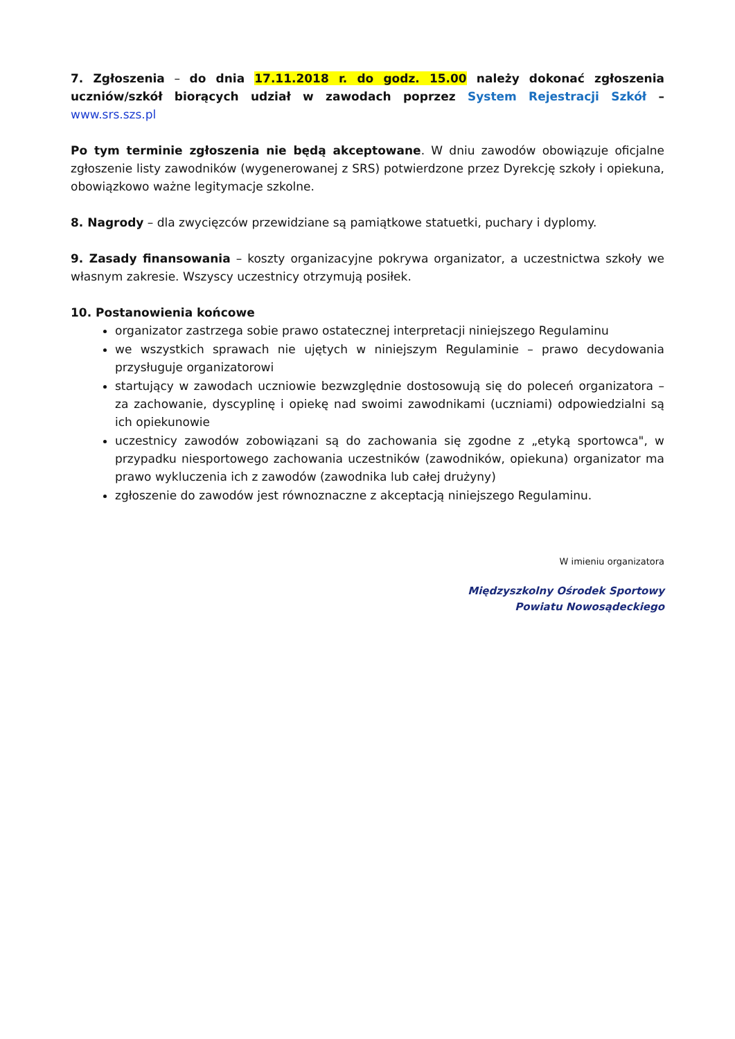7. Zgłoszenia – do dnia 17.11.2018 r. do godz. 15.00 należy dokonać zgłoszenia uczniów/szkół biorących udział w zawodach poprzez System Rejestracji Szkół – www.srs.szs.pl
Po tym terminie zgłoszenia nie będą akceptowane. W dniu zawodów obowiązuje oficjalne zgłoszenie listy zawodników (wygenerowanej z SRS) potwierdzone przez Dyrekcję szkoły i opiekuna, obowiązkowo ważne legitymacje szkolne.
8. Nagrody – dla zwycięzców przewidziane są pamiątkowe statuetki, puchary i dyplomy.
9. Zasady finansowania – koszty organizacyjne pokrywa organizator, a uczestnictwa szkoły we własnym zakresie. Wszyscy uczestnicy otrzymują posiłek.
10. Postanowienia końcowe
organizator zastrzega sobie prawo ostatecznej interpretacji niniejszego Regulaminu
we wszystkich sprawach nie ujętych w niniejszym Regulaminie – prawo decydowania przysługuje organizatorowi
startujący w zawodach uczniowie bezwzględnie dostosowują się do poleceń organizatora – za zachowanie, dyscyplinę i opiekę nad swoimi zawodnikami (uczniami) odpowiedzialni są ich opiekunowie
uczestnicy zawodów zobowiązani są do zachowania się zgodne z „etyką sportowca", w przypadku niesportowego zachowania uczestników (zawodników, opiekuna) organizator ma prawo wykluczenia ich z zawodów (zawodnika lub całej drużyny)
zgłoszenie do zawodów jest równoznaczne z akceptacją niniejszego Regulaminu.
W imieniu organizatora
Międzyszkolny Ośrodek Sportowy
Powiatu Nowosądeckiego